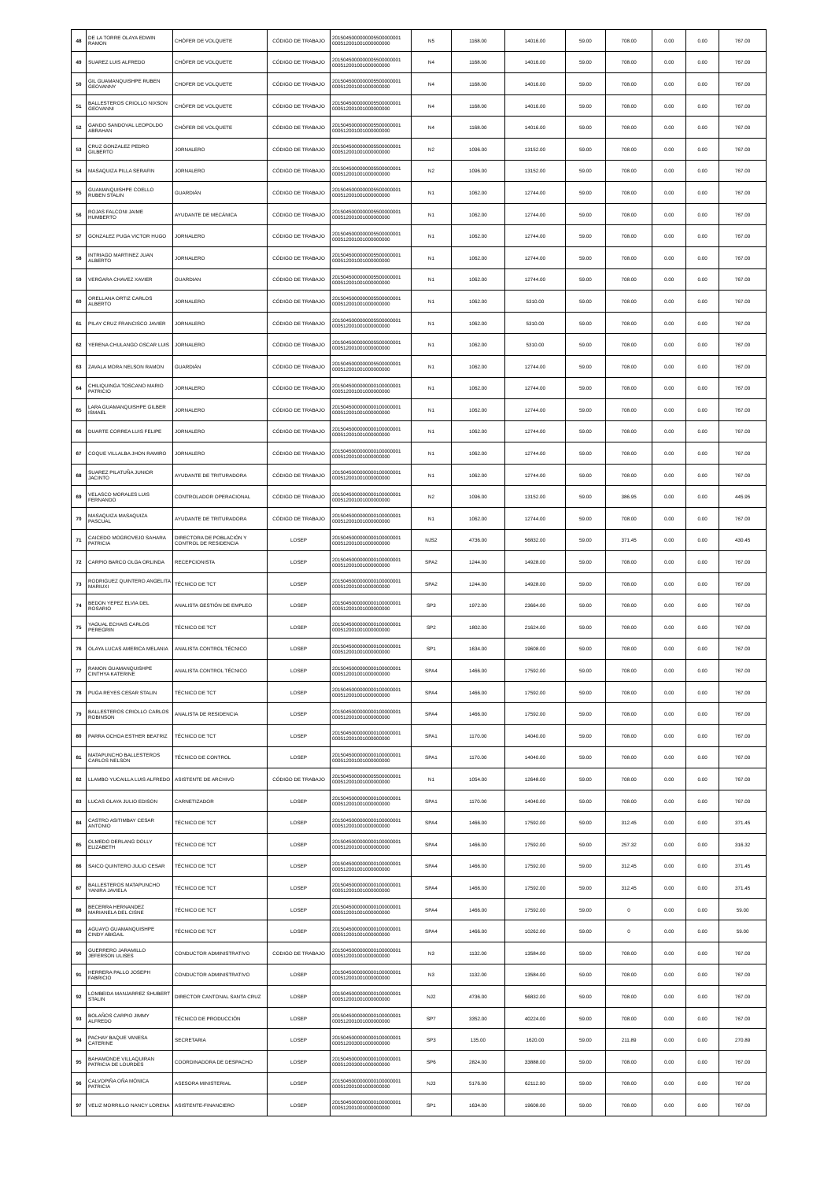| 48 | DE LA TORRE OLAYA EDWIN RAMON | CHÓFER DE VOLQUETE | CÓDIGO DE TRABAJO | 2015045000000005500000001 000512001001000000000 | N5 | 1168.00 | 14016.00 | 59.00 | 708.00 | 0.00 | 0.00 | 767.00 |
| 49 | SUAREZ LUIS ALFREDO | CHÓFER DE VOLQUETE | CÓDIGO DE TRABAJO | 2015045000000005500000001 000512001001000000000 | N4 | 1168.00 | 14016.00 | 59.00 | 708.00 | 0.00 | 0.00 | 767.00 |
| 50 | GIL GUAMANQUISHPE RUBEN GEOVANNY | CHOFER DE VOLQUETE | CÓDIGO DE TRABAJO | 2015045000000005500000001 000512001001000000000 | N4 | 1168.00 | 14016.00 | 59.00 | 708.00 | 0.00 | 0.00 | 767.00 |
| 51 | BALLESTEROS CRIOLLO NIXSON GEOVANNI | CHÓFER DE VOLQUETE | CÓDIGO DE TRABAJO | 2015045000000005500000001 000512001001000000000 | N4 | 1168.00 | 14016.00 | 59.00 | 708.00 | 0.00 | 0.00 | 767.00 |
| 52 | GANDO SANDOVAL LEOPOLDO ABRAHAN | CHÓFER DE VOLQUETE | CÓDIGO DE TRABAJO | 2015045000000005500000001 000512001001000000000 | N4 | 1168.00 | 14016.00 | 59.00 | 708.00 | 0.00 | 0.00 | 767.00 |
| 53 | CRUZ GONZALEZ PEDRO GILBERTO | JORNALERO | CÓDIGO DE TRABAJO | 2015045000000005500000001 000512001001000000000 | N2 | 1096.00 | 13152.00 | 59.00 | 708.00 | 0.00 | 0.00 | 767.00 |
| 54 | MASAQUIZA PILLA SERAFIN | JORNALERO | CÓDIGO DE TRABAJO | 2015045000000005500000001 000512001001000000000 | N2 | 1096.00 | 13152.00 | 59.00 | 708.00 | 0.00 | 0.00 | 767.00 |
| 55 | GUAMANQUISHPE COELLO RUBEN STALIN | GUARDIÁN | CÓDIGO DE TRABAJO | 2015045000000005500000001 000512001001000000000 | N1 | 1062.00 | 12744.00 | 59.00 | 708.00 | 0.00 | 0.00 | 767.00 |
| 56 | ROJAS FALCONI JAIME HUMBERTO | AYUDANTE DE MECÁNICA | CÓDIGO DE TRABAJO | 2015045000000005500000001 000512001001000000000 | N1 | 1062.00 | 12744.00 | 59.00 | 708.00 | 0.00 | 0.00 | 767.00 |
| 57 | GONZALEZ PUGA VICTOR HUGO | JORNALERO | CÓDIGO DE TRABAJO | 2015045000000005500000001 000512001001000000000 | N1 | 1062.00 | 12744.00 | 59.00 | 708.00 | 0.00 | 0.00 | 767.00 |
| 58 | INTRIAGO MARTINEZ JUAN ALBERTO | JORNALERO | CÓDIGO DE TRABAJO | 2015045000000005500000001 000512001001000000000 | N1 | 1062.00 | 12744.00 | 59.00 | 708.00 | 0.00 | 0.00 | 767.00 |
| 59 | VERGARA CHAVEZ XAVIER | GUARDIAN | CÓDIGO DE TRABAJO | 2015045000000005500000001 000512001001000000000 | N1 | 1062.00 | 12744.00 | 59.00 | 708.00 | 0.00 | 0.00 | 767.00 |
| 60 | ORELLANA ORTIZ CARLOS ALBERTO | JORNALERO | CÓDIGO DE TRABAJO | 2015045000000005500000001 000512001001000000000 | N1 | 1062.00 | 5310.00 | 59.00 | 708.00 | 0.00 | 0.00 | 767.00 |
| 61 | PILAY CRUZ FRANCISCO JAVIER | JORNALERO | CÓDIGO DE TRABAJO | 2015045000000005500000001 000512001001000000000 | N1 | 1062.00 | 5310.00 | 59.00 | 708.00 | 0.00 | 0.00 | 767.00 |
| 62 | YERENA CHULANGO OSCAR LUIS | JORNALERO | CÓDIGO DE TRABAJO | 2015045000000005500000001 000512001001000000000 | N1 | 1062.00 | 5310.00 | 59.00 | 708.00 | 0.00 | 0.00 | 767.00 |
| 63 | ZAVALA MORA NELSON RAMON | GUARDIÁN | CÓDIGO DE TRABAJO | 2015045000000005500000001 000512001001000000000 | N1 | 1062.00 | 12744.00 | 59.00 | 708.00 | 0.00 | 0.00 | 767.00 |
| 64 | CHILIQUINGA TOSCANO MARIO PATRICIO | JORNALERO | CÓDIGO DE TRABAJO | 2015045000000000100000001 000512001001000000000 | N1 | 1062.00 | 12744.00 | 59.00 | 708.00 | 0.00 | 0.00 | 767.00 |
| 65 | LARA GUAMANQUISHPE GILBER ISMAEL | JORNALERO | CÓDIGO DE TRABAJO | 2015045000000000100000001 000512001001000000000 | N1 | 1062.00 | 12744.00 | 59.00 | 708.00 | 0.00 | 0.00 | 767.00 |
| 66 | DUARTE CORREA LUIS FELIPE | JORNALERO | CÓDIGO DE TRABAJO | 2015045000000000100000001 000512001001000000000 | N1 | 1062.00 | 12744.00 | 59.00 | 708.00 | 0.00 | 0.00 | 767.00 |
| 67 | COQUE VILLALBA JHON RAMIRO | JORNALERO | CÓDIGO DE TRABAJO | 2015045000000000100000001 000512001001000000000 | N1 | 1062.00 | 12744.00 | 59.00 | 708.00 | 0.00 | 0.00 | 767.00 |
| 68 | SUAREZ PILATUÑA JUNIOR JACINTO | AYUDANTE DE TRITURADORA | CÓDIGO DE TRABAJO | 2015045000000000100000001 000512001001000000000 | N1 | 1062.00 | 12744.00 | 59.00 | 708.00 | 0.00 | 0.00 | 767.00 |
| 69 | VELASCO MORALES LUIS FERNANDO | CONTROLADOR OPERACIONAL | CÓDIGO DE TRABAJO | 2015045000000000100000001 000512001001000000000 | N2 | 1096.00 | 13152.00 | 59.00 | 386.95 | 0.00 | 0.00 | 445.95 |
| 70 | MASAQUIZA MASAQUIZA PASCUAL | AYUDANTE DE TRITURADORA | CÓDIGO DE TRABAJO | 2015045000000000100000001 000512001001000000000 | N1 | 1062.00 | 12744.00 | 59.00 | 708.00 | 0.00 | 0.00 | 767.00 |
| 71 | CAICEDO MOGROVEJO SAHARA PATRICIA | DIRECTORA DE POBLACIÓN Y CONTROL DE RESIDENCIA | LOSEP | 2015045000000000100000001 000512001001000000000 | NJS2 | 4736.00 | 56832.00 | 59.00 | 371.45 | 0.00 | 0.00 | 430.45 |
| 72 | CARPIO BARCO OLGA ORLINDA | RECEPCIONISTA | LOSEP | 2015045000000000100000001 000512001001000000000 | SPA2 | 1244.00 | 14928.00 | 59.00 | 708.00 | 0.00 | 0.00 | 767.00 |
| 73 | RODRIGUEZ QUINTERO ANGELITA MARIUXI | TÉCNICO DE TCT | LOSEP | 2015045000000000100000001 000512001001000000000 | SPA2 | 1244.00 | 14928.00 | 59.00 | 708.00 | 0.00 | 0.00 | 767.00 |
| 74 | BEDON YEPEZ ELVIA DEL ROSARIO | ANALISTA GESTIÓN DE EMPLEO | LOSEP | 2015045000000000100000001 000512001001000000000 | SP3 | 1972.00 | 23664.00 | 59.00 | 708.00 | 0.00 | 0.00 | 767.00 |
| 75 | YAGUAL ECHAIS CARLOS PEREGRIN | TÉCNICO DE TCT | LOSEP | 2015045000000000100000001 000512001001000000000 | SP2 | 1802.00 | 21624.00 | 59.00 | 708.00 | 0.00 | 0.00 | 767.00 |
| 76 | OLAYA LUCAS AMERICA MELANIA | ANALISTA CONTROL TÉCNICO | LOSEP | 2015045000000000100000001 000512001001000000000 | SP1 | 1634.00 | 19608.00 | 59.00 | 708.00 | 0.00 | 0.00 | 767.00 |
| 77 | RAMON GUAMANQUISHPE CINTHYA KATERINE | ANALISTA CONTROL TÉCNICO | LOSEP | 2015045000000000100000001 000512001001000000000 | SPA4 | 1466.00 | 17592.00 | 59.00 | 708.00 | 0.00 | 0.00 | 767.00 |
| 78 | PUGA REYES CESAR STALIN | TÉCNICO DE TCT | LOSEP | 2015045000000000100000001 000512001001000000000 | SPA4 | 1466.00 | 17592.00 | 59.00 | 708.00 | 0.00 | 0.00 | 767.00 |
| 79 | BALLESTEROS CRIOLLO CARLOS ROBINSON | ANALISTA DE RESIDENCIA | LOSEP | 2015045000000000100000001 000512001001000000000 | SPA4 | 1466.00 | 17592.00 | 59.00 | 708.00 | 0.00 | 0.00 | 767.00 |
| 80 | PARRA OCHOA ESTHER BEATRIZ | TÉCNICO DE TCT | LOSEP | 2015045000000000100000001 000512001001000000000 | SPA1 | 1170.00 | 14040.00 | 59.00 | 708.00 | 0.00 | 0.00 | 767.00 |
| 81 | MATAPUNCHO BALLESTEROS CARLOS NELSON | TÉCNICO DE CONTROL | LOSEP | 2015045000000000100000001 000512001001000000000 | SPA1 | 1170.00 | 14040.00 | 59.00 | 708.00 | 0.00 | 0.00 | 767.00 |
| 82 | LLAMBO YUCAILLA LUIS ALFREDO | ASISTENTE DE ARCHIVO | CÓDIGO DE TRABAJO | 2015045000000005500000001 000512001001000000000 | N1 | 1054.00 | 12648.00 | 59.00 | 708.00 | 0.00 | 0.00 | 767.00 |
| 83 | LUCAS OLAYA JULIO EDISON | CARNETIZADOR | LOSEP | 2015045000000000100000001 000512001001000000000 | SPA1 | 1170.00 | 14040.00 | 59.00 | 708.00 | 0.00 | 0.00 | 767.00 |
| 84 | CASTRO ASITIMBAY CESAR ANTONIO | TÉCNICO DE TCT | LOSEP | 2015045000000000100000001 000512001001000000000 | SPA4 | 1466.00 | 17592.00 | 59.00 | 312.45 | 0.00 | 0.00 | 371.45 |
| 85 | OLMEDO DERLANG DOLLY ELIZABETH | TÉCNICO DE TCT | LOSEP | 2015045000000000100000001 000512001001000000000 | SPA4 | 1466.00 | 17592.00 | 59.00 | 257.32 | 0.00 | 0.00 | 316.32 |
| 86 | SAICO QUINTERO JULIO CESAR | TÉCNICO DE TCT | LOSEP | 2015045000000000100000001 000512001001000000000 | SPA4 | 1466.00 | 17592.00 | 59.00 | 312.45 | 0.00 | 0.00 | 371.45 |
| 87 | BALLESTEROS MATAPUNCHO YANIRA JAVIELA | TÉCNICO DE TCT | LOSEP | 2015045000000000100000001 000512001001000000000 | SPA4 | 1466.00 | 17592.00 | 59.00 | 312.45 | 0.00 | 0.00 | 371.45 |
| 88 | BECERRA HERNANDEZ MARIANELA DEL CISNE | TÉCNICO DE TCT | LOSEP | 2015045000000000100000001 000512001001000000000 | SPA4 | 1466.00 | 17592.00 | 59.00 | 0 | 0.00 | 0.00 | 59.00 |
| 89 | AGUAYO GUAMANQUISHPE CINDY ABIGAIL | TÉCNICO DE TCT | LOSEP | 2015045000000000100000001 000512001001000000000 | SPA4 | 1466.00 | 10262.00 | 59.00 | 0 | 0.00 | 0.00 | 59.00 |
| 90 | GUERRERO JARAMILLO JEFERSON ULISES | CONDUCTOR ADMINISTRATIVO | CODIGO DE TRABAJO | 2015045000000000100000001 000512001001000000000 | N3 | 1132.00 | 13584.00 | 59.00 | 708.00 | 0.00 | 0.00 | 767.00 |
| 91 | HERRERA PALLO JOSEPH FABRICIO | CONDUCTOR ADMINISTRATIVO | LOSEP | 2015045000000000100000001 000512001001000000000 | N3 | 1132.00 | 13584.00 | 59.00 | 708.00 | 0.00 | 0.00 | 767.00 |
| 92 | LOMBEIDA MANJARREZ SHUBERT STALIN | DIRECTOR CANTONAL SANTA CRUZ | LOSEP | 2015045000000000100000001 000512001001000000000 | NJ2 | 4736.00 | 56832.00 | 59.00 | 708.00 | 0.00 | 0.00 | 767.00 |
| 93 | BOLAÑOS CARPIO JIMMY ALFREDO | TÉCNICO DE PRODUCCIÓN | LOSEP | 2015045000000000100000001 000512001001000000000 | SP7 | 3352.00 | 40224.00 | 59.00 | 708.00 | 0.00 | 0.00 | 767.00 |
| 94 | PACHAY BAQUE VANESA CATERINE | SECRETARIA | LOSEP | 2015045000000000100000001 000512003001000000000 | SP3 | 135.00 | 1620.00 | 59.00 | 211.89 | 0.00 | 0.00 | 270.89 |
| 95 | BAHAMONDE VILLAQUIRAN PATRICIA DE LOURDES | COORDINADORA DE DESPACHO | LOSEP | 2015045000000000100000001 000512003001000000000 | SP6 | 2824.00 | 33888.00 | 59.00 | 708.00 | 0.00 | 0.00 | 767.00 |
| 96 | CALVOPIÑA OÑA MÓNICA PATRICIA | ASESORA MINISTERIAL | LOSEP | 2015045000000000100000001 000512001001000000000 | NJ3 | 5176.00 | 62112.00 | 59.00 | 708.00 | 0.00 | 0.00 | 767.00 |
| 97 | VELIZ MORRILLO NANCY LORENA | ASISTENTE-FINANCIERO | LOSEP | 2015045000000000100000001 000512001001000000000 | SP1 | 1634.00 | 19608.00 | 59.00 | 708.00 | 0.00 | 0.00 | 767.00 |